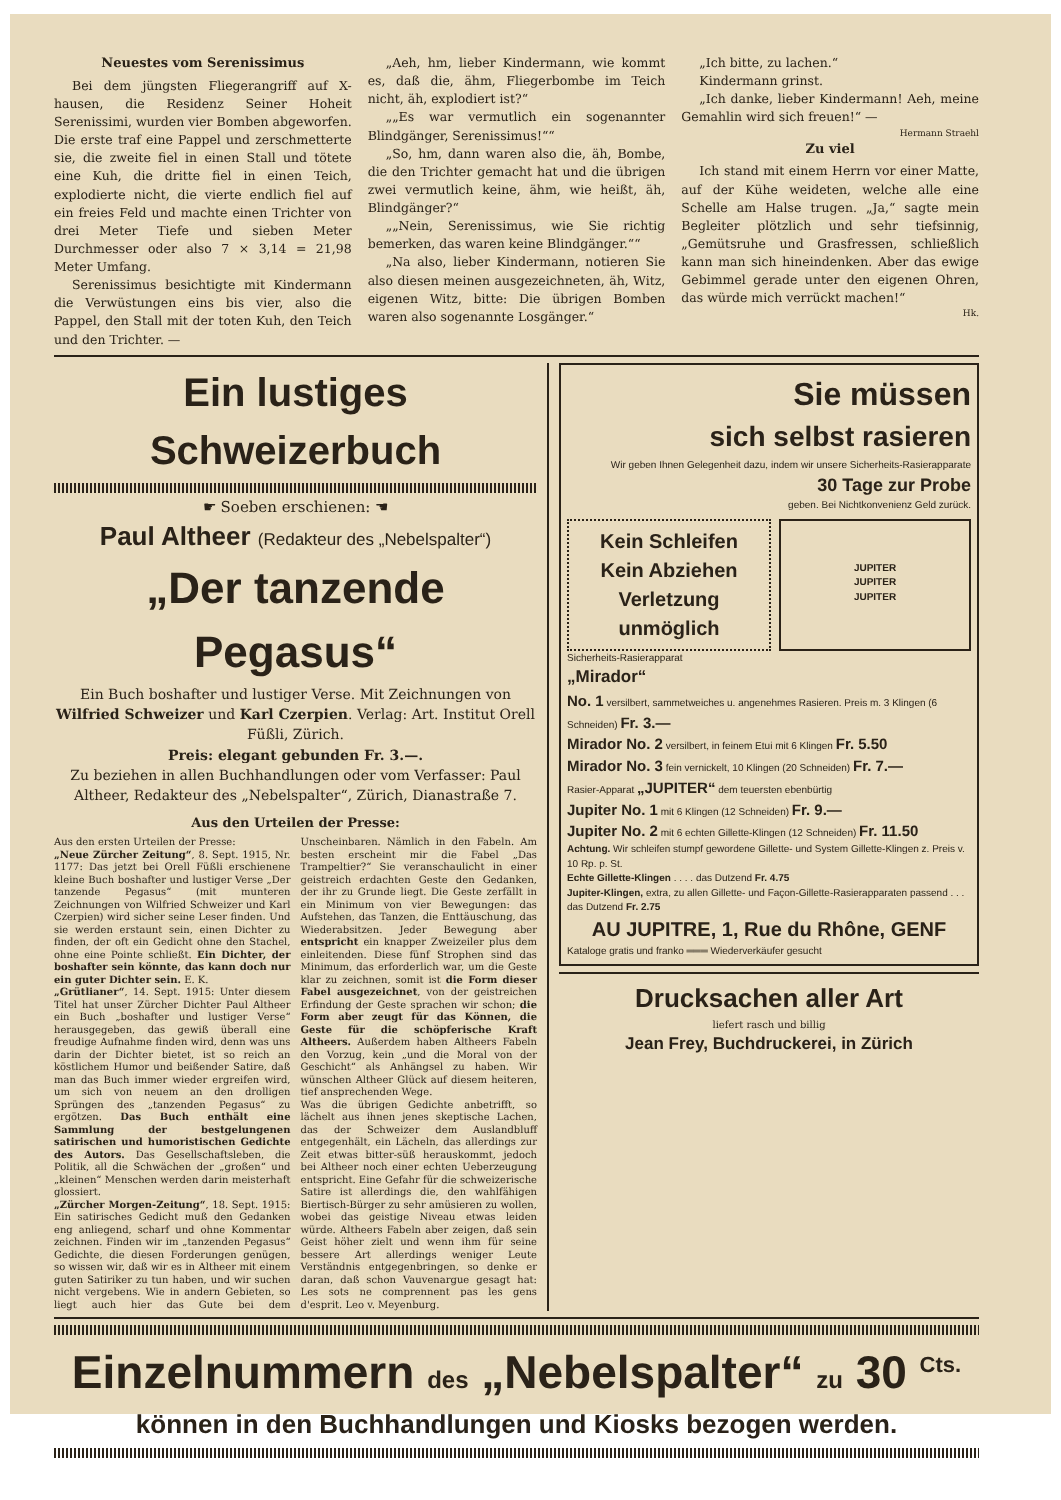Neuestes vom Serenissimus
Bei dem jüngsten Fliegerangriff auf X-hausen, die Residenz Seiner Hoheit Serenissimi, wurden vier Bomben abgeworfen. Die erste traf eine Pappel und zerschmetterte sie, die zweite fiel in einen Stall und tötete eine Kuh, die dritte fiel in einen Teich, explodierte nicht, die vierte endlich fiel auf ein freies Feld und machte einen Trichter von drei Meter Tiefe und sieben Meter Durchmesser oder also 7 × 3,14 = 21,98 Meter Umfang.
Serenissimus besichtigte mit Kindermann die Verwüstungen eins bis vier, also die Pappel, den Stall mit der toten Kuh, den Teich und den Trichter. —
„Aeh, hm, lieber Kindermann, wie kommt es, daß die, ähm, Fliegerbombe im Teich nicht, äh, explodiert ist?“
„„Es war vermutlich ein sogenannter Blindgänger, Serenissimus!““
„So, hm, dann waren also die, äh, Bombe, die den Trichter gemacht hat und die übrigen zwei vermutlich keine, ähm, wie heißt, äh, Blindgänger?“
„„Nein, Serenissimus, wie Sie richtig bemerken, das waren keine Blindgänger.““
„Na also, lieber Kindermann, notieren Sie also diesen meinen ausgezeichneten, äh, Witz, eigenen Witz, bitte: Die übrigen Bomben waren also sogenannte Losgänger.“
„Ich bitte, zu lachen.“
Kindermann grinst.
„Ich danke, lieber Kindermann! Aeh, meine Gemahlin wird sich freuen!“ —
Hermann Straehl
Zu viel
Ich stand mit einem Herrn vor einer Matte, auf der Kühe weideten, welche alle eine Schelle am Halse trugen. „Ja,“ sagte mein Begleiter plötzlich und sehr tiefsinnig, „Gemütsruhe und Grasfressen, schließlich kann man sich hineindenken. Aber das ewige Gebimmel gerade unter den eigenen Ohren, das würde mich verrückt machen!“
Hk.
Ein lustiges Schweizerbuch
☛ Soeben erschienen: ☚
Paul Altheer (Redakteur des „Nebelspalter“)
„Der tanzende Pegasus“
Ein Buch boshafter und lustiger Verse. Mit Zeichnungen von Wilfried Schweizer und Karl Czerpien. Verlag: Art. Institut Orell Füßli, Zürich.
Preis: elegant gebunden Fr. 3.—.
Zu beziehen in allen Buchhandlungen oder vom Verfasser: Paul Altheer, Redakteur des „Nebelspalter“, Zürich, Dianastraße 7.
Aus den Urteilen der Presse:
Aus den ersten Urteilen der Presse:
„Neue Zürcher Zeitung“, 8. Sept. 1915, Nr. 1177: Das jetzt bei Orell Füßli erschienene kleine Buch boshafter und lustiger Verse „Der tanzende Pegasus“ (mit munteren Zeichnungen von Wilfried Schweizer und Karl Czerpien) wird sicher seine Leser finden. Und sie werden erstaunt sein, einen Dichter zu finden, der oft ein Gedicht ohne den Stachel, ohne eine Pointe schließt. Ein Dichter, der boshafter sein könnte, das kann doch nur ein guter Dichter sein. E. K.
„Grütlianer“, 14. Sept. 1915: Unter diesem Titel hat unser Zürcher Dichter Paul Altheer ein Buch „boshafter und lustiger Verse“ herausgegeben, das gewiß überall eine freudige Aufnahme finden wird, denn was uns darin der Dichter bietet, ist so reich an köstlichem Humor und beißender Satire, daß man das Buch immer wieder ergreifen wird, um sich von neuem an den drolligen Sprüngen des „tanzenden Pegasus“ zu ergötzen. Das Buch enthält eine Sammlung der bestgelungenen satirischen und humoristischen Gedichte des Autors. Das Gesellschaftsleben, die Politik, all die Schwächen der „großen“ und „kleinen“ Menschen werden darin meisterhaft glossiert.
„Zürcher Morgen-Zeitung“, 18. Sept. 1915: Ein satirisches Gedicht muß den Gedanken eng anliegend, scharf und ohne Kommentar zeichnen. Finden wir im „tanzenden Pegasus“ Gedichte, die diesen Forderungen genügen, so wissen wir, daß wir es in Altheer mit einem guten Satiriker zu tun haben, und wir suchen nicht vergebens. Wie in andern Gebieten, so liegt auch hier das Gute bei dem Unscheinbaren. Nämlich in den Fabeln. Am besten erscheint mir die Fabel „Das Trampeltier?“ Sie veranschaulicht in einer geistreich erdachten Geste den Gedanken, der ihr zu Grunde liegt. Die Geste zerfällt in ein Minimum von vier Bewegungen: das Aufstehen, das Tanzen, die Enttäuschung, das Wiederabsitzen. Jeder Bewegung aber entspricht ein knapper Zweizeiler plus dem einleitenden. Diese fünf Strophen sind das Minimum, das erforderlich war, um die Geste klar zu zeichnen, somit ist die Form dieser Fabel ausgezeichnet, von der geistreichen Erfindung der Geste sprachen wir schon; die Form aber zeugt für das Können, die Geste für die schöpferische Kraft Altheers. Außerdem haben Altheers Fabeln den Vorzug, kein „und die Moral von der Geschicht“ als Anhängsel zu haben. Wir wünschen Altheer Glück auf diesem heiteren, tief ansprechenden Wege.
Was die übrigen Gedichte anbetrifft, so lächelt aus ihnen jenes skeptische Lachen, das der Schweizer dem Auslandbluff entgegenhält, ein Lächeln, das allerdings zur Zeit etwas bitter-süß herauskommt, jedoch bei Altheer noch einer echten Ueberzeugung entspricht. Eine Gefahr für die schweizerische Satire ist allerdings die, den wahlfähigen Biertisch-Bürger zu sehr amüsieren zu wollen, wobei das geistige Niveau etwas leiden würde. Altheers Fabeln aber zeigen, daß sein Geist höher zielt und wenn ihm für seine bessere Art allerdings weniger Leute Verständnis entgegenbringen, so denke er daran, daß schon Vauvenargue gesagt hat: Les sots ne comprennent pas les gens d'esprit. Leo v. Meyenburg.
Sie müssen
sich selbst rasieren
Wir geben Ihnen Gelegenheit dazu, indem wir unsere Sicherheits-Rasierapparate
30 Tage zur Probe
geben. Bei Nichtkonvenienz Geld zurück.
Kein Schleifen
Kein Abziehen
Verletzung unmöglich
JUPITER
JUPITER
JUPITER
Sicherheits-Rasierapparat
„Mirador“
No. 1 versilbert, sammetweiches u. angenehmes Rasieren. Preis m. 3 Klingen (6 Schneiden) Fr. 3.—
Mirador No. 2 versilbert, in feinem Etui mit 6 Klingen Fr. 5.50
Mirador No. 3 fein vernickelt, 10 Klingen (20 Schneiden) Fr. 7.—
Rasier-Apparat „JUPITER“ dem teuersten ebenbürtig
Jupiter No. 1 mit 6 Klingen (12 Schneiden) Fr. 9.—
Jupiter No. 2 mit 6 echten Gillette-Klingen (12 Schneiden) Fr. 11.50
Achtung. Wir schleifen stumpf gewordene Gillette- und System Gillette-Klingen z. Preis v. 10 Rp. p. St.
Echte Gillette-Klingen . . . . das Dutzend Fr. 4.75
Jupiter-Klingen, extra, zu allen Gillette- und Façon-Gillette-Rasierapparaten passend . . . das Dutzend Fr. 2.75
AU JUPITRE, 1, Rue du Rhône, GENF
Kataloge gratis und franko ═══ Wiederverkäufer gesucht
Drucksachen aller Art
liefert rasch und billig
Jean Frey, Buchdruckerei, in Zürich
Einzelnummern des „Nebelspalter“ zu 30 <sup>Cts.</sup>
können in den Buchhandlungen und Kiosks bezogen werden.